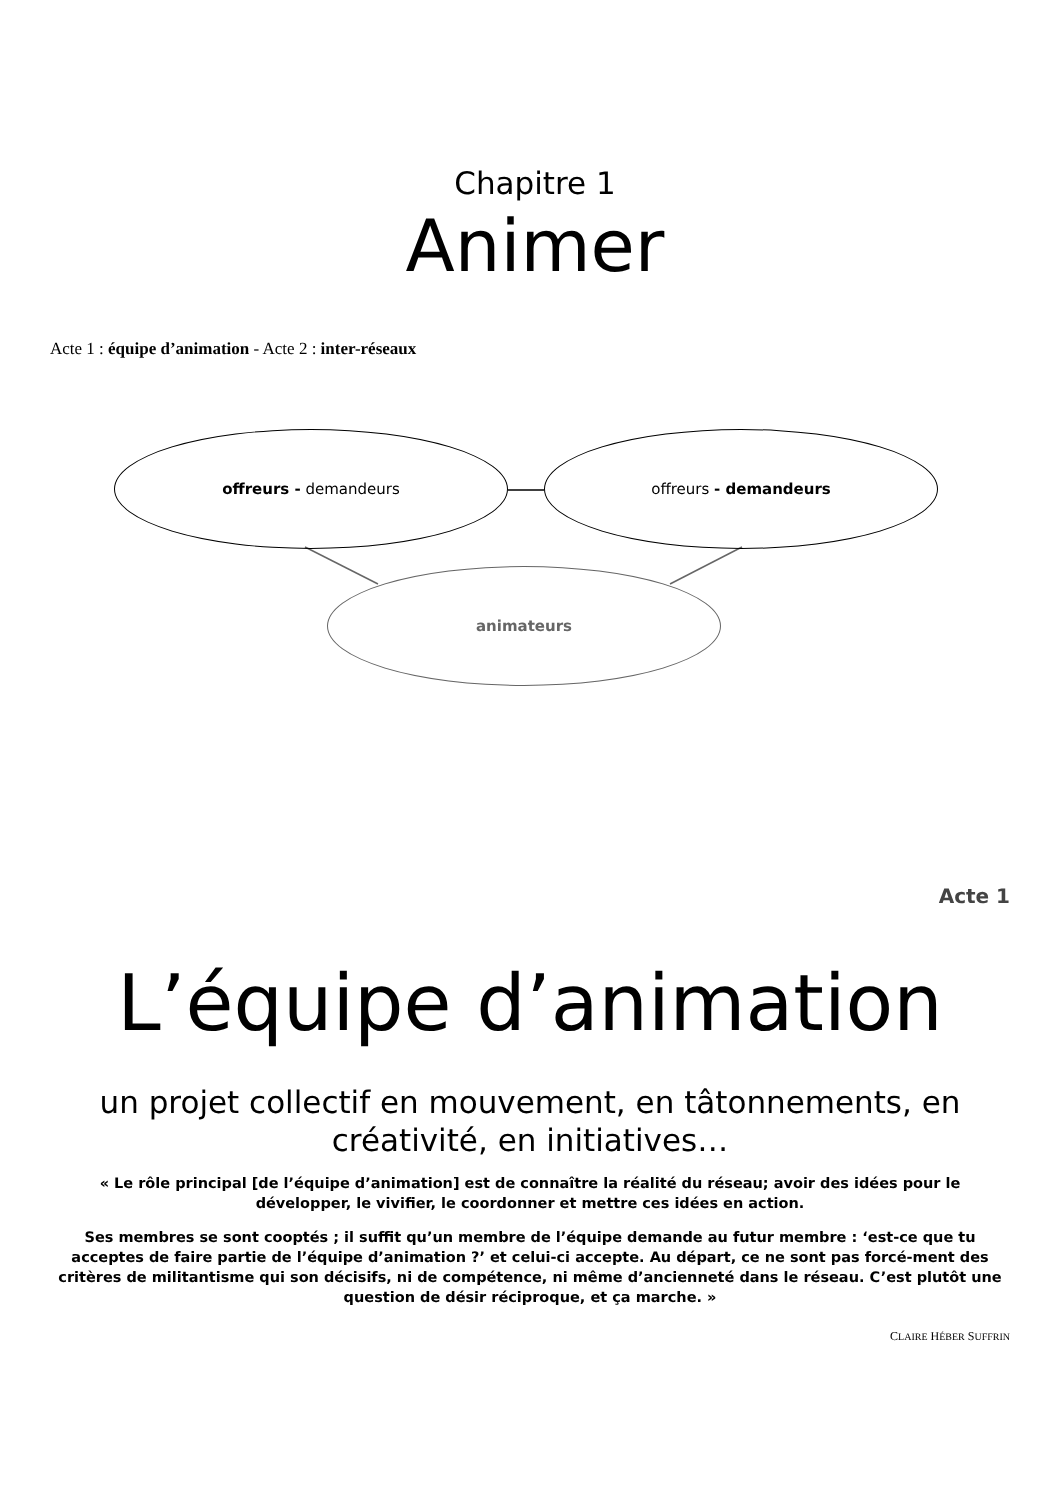Chapitre 1
Animer
Acte 1 : équipe d’animation - Acte 2 : inter-réseaux
offreurs - demandeurs offreurs - demandeurs
animateurs
Acte 1
L’équipe d’animation
un projet collectif en mouvement, en tâtonnements, en créativité, en initiatives…
« Le rôle principal [de l’équipe d’animation] est de connaître la réalité du réseau; avoir des idées pour le développer, le vivifier, le coordonner et mettre ces idées en action.
Ses membres se sont cooptés ; il suffit qu’un membre de l’équipe demande au futur membre : ‘est-ce que tu acceptes de faire partie de l’équipe d’animation ?’ et celui-ci accepte. Au départ, ce ne sont pas forcé-ment des critères de militantisme qui son décisifs, ni de compétence, ni même d’ancienneté dans le réseau. C’est plutôt une question de désir réciproque, et ça marche. »
CLAIRE HÉBER SUFFRIN